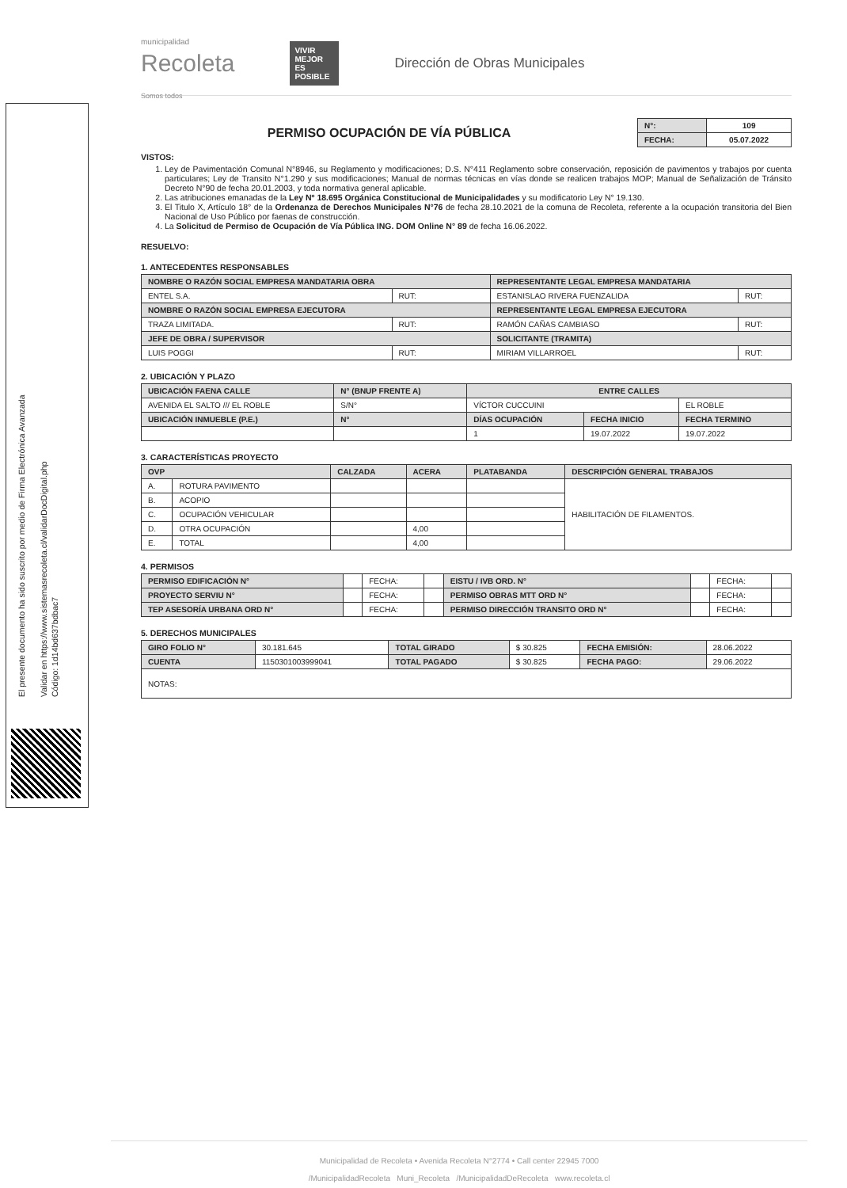El presente documento ha sido suscrito por medio de Firma Electrónica Avanzada
Validar en https://www.sistemasrecoleta.cl/validarDocDigital.php
Código: 1d14bd637bdbac7
municipalidad
Recoleta
Somos todos
VIVIR MEJOR ES POSIBLE
Dirección de Obras Municipales
PERMISO OCUPACIÓN DE VÍA PÚBLICA
| N°: | 109 |
| FECHA: | 05.07.2022 |
VISTOS:
1. Ley de Pavimentación Comunal N°8946, su Reglamento y modificaciones; D.S. N°411 Reglamento sobre conservación, reposición de pavimentos y trabajos por cuenta particulares; Ley de Transito N°1.290 y sus modificaciones; Manual de normas técnicas en vías donde se realicen trabajos MOP; Manual de Señalización de Tránsito Decreto N°90 de fecha 20.01.2003, y toda normativa general aplicable.
2. Las atribuciones emanadas de la Ley Nº 18.695 Orgánica Constitucional de Municipalidades y su modificatorio Ley N° 19.130.
3. El Titulo X, Artículo 18° de la Ordenanza de Derechos Municipales N°76 de fecha 28.10.2021 de la comuna de Recoleta, referente a la ocupación transitoria del Bien Nacional de Uso Público por faenas de construcción.
4. La Solicitud de Permiso de Ocupación de Vía Pública ING. DOM Online N° 89 de fecha 16.06.2022.
RESUELVO:
1. ANTECEDENTES RESPONSABLES
| NOMBRE O RAZÓN SOCIAL EMPRESA MANDATARIA OBRA | | REPRESENTANTE LEGAL EMPRESA MANDATARIA | |
| --- | --- | --- | --- |
| ENTEL S.A. | RUT: | ESTANISLAO RIVERA FUENZALIDA | RUT: |
| NOMBRE O RAZÓN SOCIAL EMPRESA EJECUTORA | | REPRESENTANTE LEGAL EMPRESA EJECUTORA | |
| TRAZA LIMITADA. | RUT: | RAMÓN CAÑAS CAMBIASO | RUT: |
| JEFE DE OBRA / SUPERVISOR | | SOLICITANTE (TRAMITA) | |
| LUIS POGGI | RUT: | MIRIAM VILLARROEL | RUT: |
2. UBICACIÓN Y PLAZO
| UBICACIÓN FAENA CALLE | N° (BNUP FRENTE A) | ENTRE CALLES | | |
| --- | --- | --- | --- | --- |
| AVENIDA EL SALTO /// EL ROBLE | S/N° | VÍCTOR CUCCUINI | | EL ROBLE |
| UBICACIÓN INMUEBLE (P.E.) | N° | DÍAS OCUPACIÓN | FECHA INICIO | FECHA TERMINO |
| | | 1 | 19.07.2022 | 19.07.2022 |
3. CARACTERÍSTICAS PROYECTO
| OVP | | CALZADA | ACERA | PLATABANDA | DESCRIPCIÓN GENERAL TRABAJOS |
| --- | --- | --- | --- | --- | --- |
| A. | ROTURA PAVIMENTO | | | | HABILITACIÓN DE FILAMENTOS. |
| B. | ACOPIO | | | | |
| C. | OCUPACIÓN VEHICULAR | | | | |
| D. | OTRA OCUPACIÓN | | 4,00 | | |
| E. | TOTAL | | 4,00 | | |
4. PERMISOS
| PERMISO EDIFICACIÓN N° | | FECHA: | | EISTU / IVB ORD. N° | | FECHA: | |
| PROYECTO SERVIU N° | | FECHA: | | PERMISO OBRAS MTT ORD N° | | FECHA: | |
| TEP ASESORÍA URBANA ORD N° | | FECHA: | | PERMISO DIRECCIÓN TRANSITO ORD N° | | FECHA: | |
5. DERECHOS MUNICIPALES
| GIRO FOLIO N° | 30.181.645 | TOTAL GIRADO | $ 30.825 | FECHA EMISIÓN: | 28.06.2022 |
| CUENTA | 1150301003999041 | TOTAL PAGADO | $ 30.825 | FECHA PAGO: | 29.06.2022 |
| NOTAS: | | | | | |
Municipalidad de Recoleta • Avenida Recoleta N°2774 • Call center 22945 7000
/MunicipalidadRecoleta Muni_Recoleta /MunicipalidadDeRecoleta www.recoleta.cl